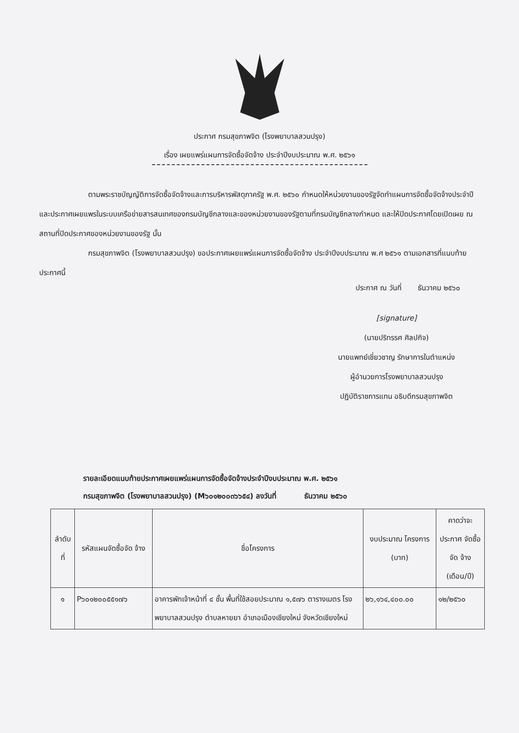ประกาศ กรมสุขภาพจิต (โรงพยาบาลสวนปรุง)
เรื่อง เผยแพร่แผนการจัดซื้อจัดจ้าง ประจำปีงบประมาณ พ.ศ. ๒๕๖๑
ตามพระราชบัญญัติการจัดซื้อจัดจ้างและการบริหารพัสดุภาครัฐ พ.ศ. ๒๕๖๐ กำหนดให้หน่วยงานของรัฐจัดทำแผนการจัดซื้อจัดจ้างประจำปี และประกาศเผยแพรในระบบเครือข่ายสารสนเทศของกรมบัญชีกลางและของหน่วยงานของรัฐตามที่กรมบัญชีกลางกำหนด และให้ปิดประกาศโดยเปิดเผย ณ สถานที่ปิดประกาศของหน่วยงานของรัฐ นั้น
กรมสุขภาพจิต (โรงพยาบาลสวนปรุง) ขอประกาศเผยแพร่แผนการจัดซื้อจัดจ้าง ประจำปีงบประมาณ พ.ศ ๒๕๖๑ ตามเอกสารที่แนบท้ายประกาศนี้
ประกาศ ณ วันที่ ธันวาคม ๒๕๖๐
[signature]
(นายปริทรรศ ศิลปกิจ)
นายแพทย์เชี่ยวชาญ รักษาการในตำแหน่ง
ผู้อำนวยการโรงพยาบาลสวนปรุง
ปฏิบัติราชการแทน อธิบดีกรมสุขภาพจิต
รายละเอียดแนบท้ายประกาศเผยแพร่แผนการจัดซื้อจัดจ้างประจำปีงบประมาณ พ.ศ. ๒๕๖๑
กรมสุขภาพจิต (โรงพยาบาลสวนปรุง) (M๖๐๑๒๐๐๓๖๖๕๔) ลงวันที่ ธันวาคม ๒๕๖๐
| ลำดับ ที่ | รหัสแผนจัดซื้อจัด จ้าง | ชื่อโครงการ | งบประมาณ โครงการ (บาท) | คาดว่าจะ ประกาศ จัดซื้อจัด จ้าง (เดือน/ปี) |
| --- | --- | --- | --- | --- |
| ๑ | P๖๐๑๒๐๐๕๕๑๗๖ | อาคารพักเจ้าหน้าที่ ๔ ชั้น พื้นที่ใช้สอยประมาณ ๑,๕๗๖ ตารางเมตร โรงพยาบาลสวนปรุง ตำบลหายยา อำเภอเมืองเชียงใหม่ จังหวัดเชียงใหม่ | ๒๖,๑๖๔,๔๐๐.๐๐ | ๑๒/๒๕๖๐ |